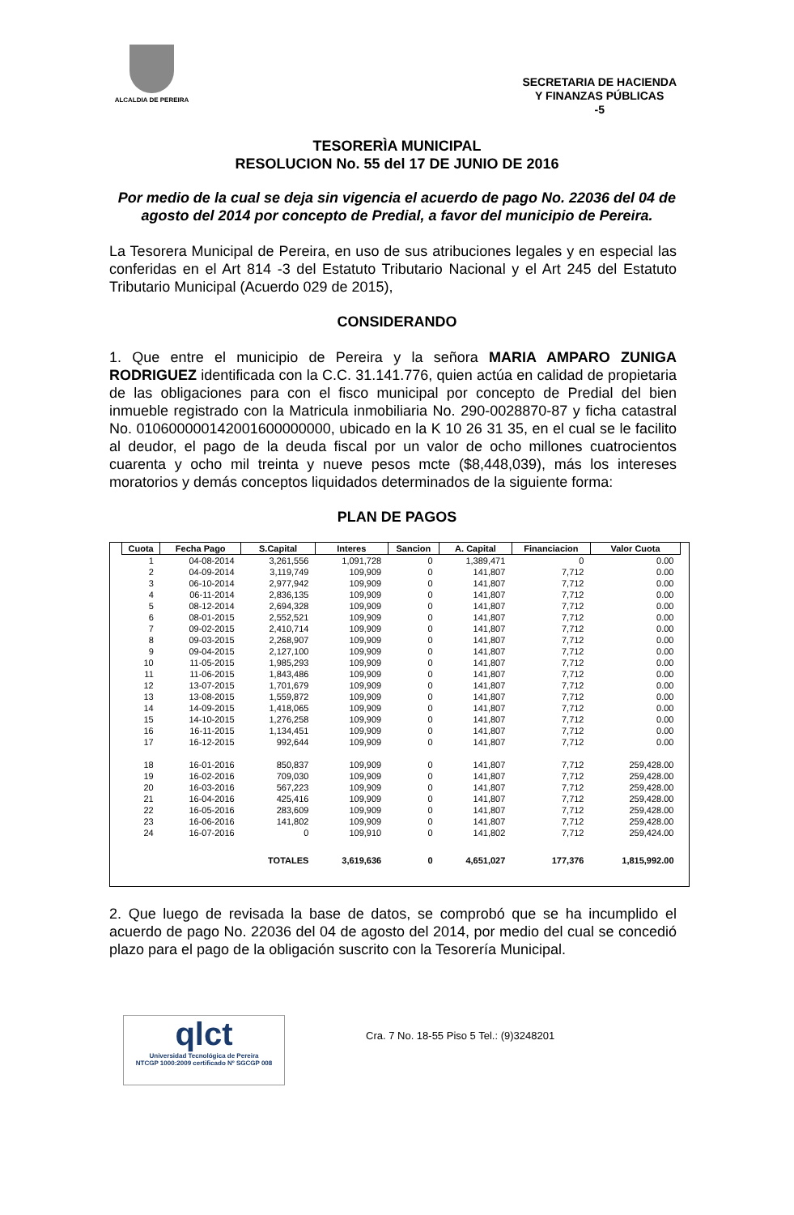ALCALDIA DE PEREIRA
SECRETARIA DE HACIENDA
Y FINANZAS PÚBLICAS
-5
TESORERÌA MUNICIPAL
RESOLUCION No. 55 del 17 DE JUNIO DE 2016
Por medio de la cual se deja sin vigencia el acuerdo de pago No. 22036 del 04 de agosto del 2014 por concepto de Predial, a favor del municipio de Pereira.
La Tesorera Municipal de Pereira, en uso de sus atribuciones legales y en especial las conferidas en el Art 814 -3 del Estatuto Tributario Nacional y el Art 245 del Estatuto Tributario Municipal (Acuerdo 029 de 2015),
CONSIDERANDO
1. Que entre el municipio de Pereira y la señora MARIA AMPARO ZUNIGA RODRIGUEZ identificada con la C.C. 31.141.776, quien actúa en calidad de propietaria de las obligaciones para con el fisco municipal por concepto de Predial del bien inmueble registrado con la Matricula inmobiliaria No. 290-0028870-87 y ficha catastral No. 010600000142001600000000, ubicado en la K 10 26 31 35, en el cual se le facilito al deudor, el pago de la deuda fiscal por un valor de ocho millones cuatrocientos cuarenta y ocho mil treinta y nueve pesos mcte ($8,448,039), más los intereses moratorios y demás conceptos liquidados determinados de la siguiente forma:
PLAN DE PAGOS
| Cuota | Fecha Pago | S.Capital | Interes | Sancion | A. Capital | Financiacion | Valor Cuota |
| --- | --- | --- | --- | --- | --- | --- | --- |
| 1 | 04-08-2014 | 3,261,556 | 1,091,728 | 0 | 1,389,471 | 0 | 0.00 |
| 2 | 04-09-2014 | 3,119,749 | 109,909 | 0 | 141,807 | 7,712 | 0.00 |
| 3 | 06-10-2014 | 2,977,942 | 109,909 | 0 | 141,807 | 7,712 | 0.00 |
| 4 | 06-11-2014 | 2,836,135 | 109,909 | 0 | 141,807 | 7,712 | 0.00 |
| 5 | 08-12-2014 | 2,694,328 | 109,909 | 0 | 141,807 | 7,712 | 0.00 |
| 6 | 08-01-2015 | 2,552,521 | 109,909 | 0 | 141,807 | 7,712 | 0.00 |
| 7 | 09-02-2015 | 2,410,714 | 109,909 | 0 | 141,807 | 7,712 | 0.00 |
| 8 | 09-03-2015 | 2,268,907 | 109,909 | 0 | 141,807 | 7,712 | 0.00 |
| 9 | 09-04-2015 | 2,127,100 | 109,909 | 0 | 141,807 | 7,712 | 0.00 |
| 10 | 11-05-2015 | 1,985,293 | 109,909 | 0 | 141,807 | 7,712 | 0.00 |
| 11 | 11-06-2015 | 1,843,486 | 109,909 | 0 | 141,807 | 7,712 | 0.00 |
| 12 | 13-07-2015 | 1,701,679 | 109,909 | 0 | 141,807 | 7,712 | 0.00 |
| 13 | 13-08-2015 | 1,559,872 | 109,909 | 0 | 141,807 | 7,712 | 0.00 |
| 14 | 14-09-2015 | 1,418,065 | 109,909 | 0 | 141,807 | 7,712 | 0.00 |
| 15 | 14-10-2015 | 1,276,258 | 109,909 | 0 | 141,807 | 7,712 | 0.00 |
| 16 | 16-11-2015 | 1,134,451 | 109,909 | 0 | 141,807 | 7,712 | 0.00 |
| 17 | 16-12-2015 | 992,644 | 109,909 | 0 | 141,807 | 7,712 | 0.00 |
| 18 | 16-01-2016 | 850,837 | 109,909 | 0 | 141,807 | 7,712 | 259,428.00 |
| 19 | 16-02-2016 | 709,030 | 109,909 | 0 | 141,807 | 7,712 | 259,428.00 |
| 20 | 16-03-2016 | 567,223 | 109,909 | 0 | 141,807 | 7,712 | 259,428.00 |
| 21 | 16-04-2016 | 425,416 | 109,909 | 0 | 141,807 | 7,712 | 259,428.00 |
| 22 | 16-05-2016 | 283,609 | 109,909 | 0 | 141,807 | 7,712 | 259,428.00 |
| 23 | 16-06-2016 | 141,802 | 109,909 | 0 | 141,807 | 7,712 | 259,428.00 |
| 24 | 16-07-2016 | 0 | 109,910 | 0 | 141,802 | 7,712 | 259,424.00 |
| | | TOTALES | 3,619,636 | 0 | 4,651,027 | 177,376 | 1,815,992.00 |
2. Que luego de revisada la base de datos, se comprobó que se ha incumplido el acuerdo de pago No. 22036 del 04 de agosto del 2014, por medio del cual se concedió plazo para el pago de la obligación suscrito con la Tesorería Municipal.
qlct
Universidad Tecnológica de Pereira
NTCGP 1000:2009 certificado Nº SGCGP 008
Cra. 7 No. 18-55 Piso 5 Tel.: (9)3248201